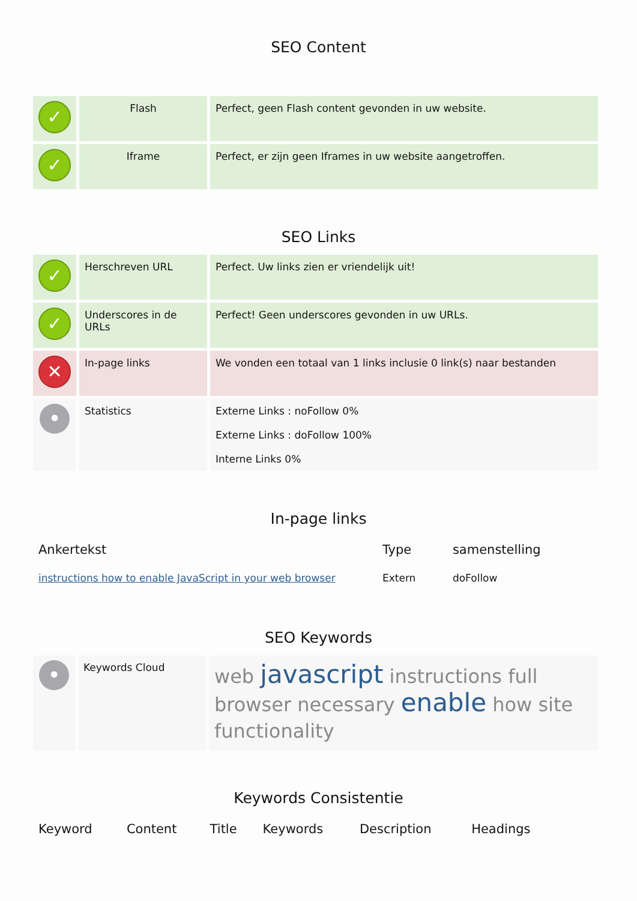SEO Content
| ✓ | Flash | Perfect, geen Flash content gevonden in uw website. |
| ✓ | Iframe | Perfect, er zijn geen Iframes in uw website aangetroffen. |
SEO Links
| ✓ | Herschreven URL | Perfect. Uw links zien er vriendelijk uit! |
| ✓ | Underscores in de URLs | Perfect! Geen underscores gevonden in uw URLs. |
| ✕ | In-page links | We vonden een totaal van 1 links inclusie 0 link(s) naar bestanden |
| • | Statistics | Externe Links : noFollow 0% Externe Links : doFollow 100% Interne Links 0% |
In-page links
| Ankertekst | Type | samenstelling |
| --- | --- | --- |
| instructions how to enable JavaScript in your web browser | Extern | doFollow |
SEO Keywords
| • | Keywords Cloud | web javascript instructions full browser necessary enable how site functionality |
Keywords Consistentie
| Keyword | Content | Title | Keywords | Description | Headings |
| --- | --- | --- | --- | --- | --- |